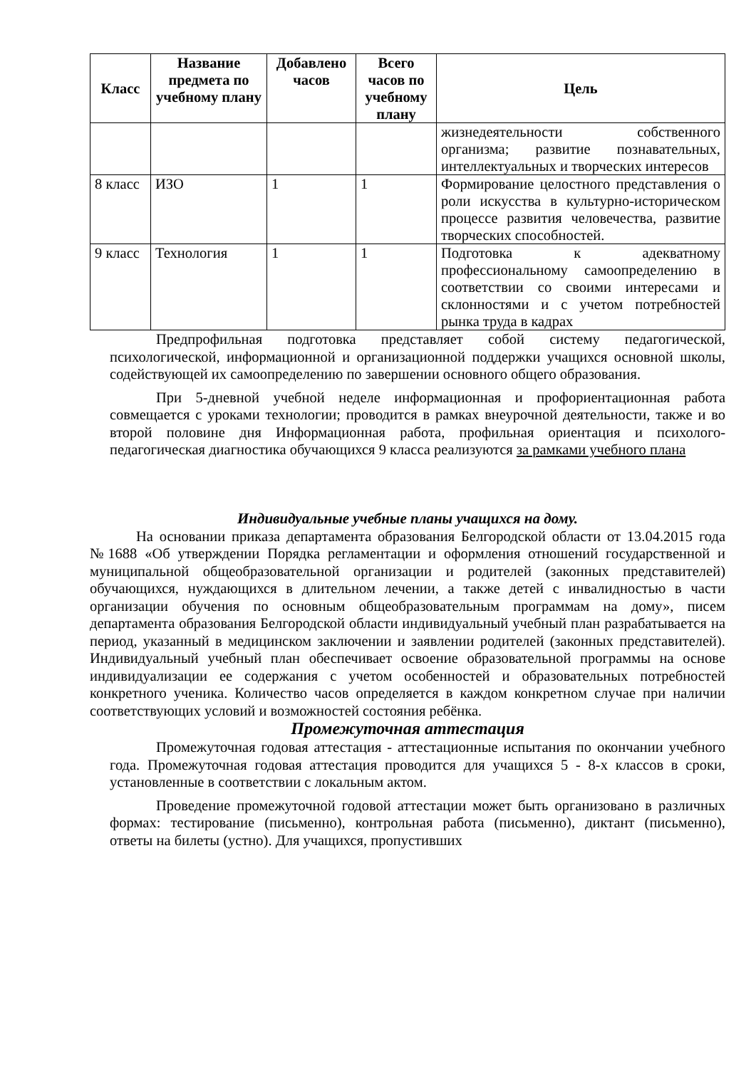| Класс | Название предмета по учебному плану | Добавлено часов | Всего часов по учебному плану | Цель |
| --- | --- | --- | --- | --- |
| | | | | жизнедеятельности собственного организма; развитие познавательных, интеллектуальных и творческих интересов |
| 8 класс | ИЗО | 1 | 1 | Формирование целостного представления о роли искусства в культурно-историческом процессе развития человечества, развитие творческих способностей. |
| 9 класс | Технология | 1 | 1 | Подготовка к адекватному профессиональному самоопределению в соответствии со своими интересами и склонностями и с учетом потребностей рынка труда в кадрах |
Предпрофильная подготовка представляет собой систему педагогической, психологической, информационной и организационной поддержки учащихся основной школы, содействующей их самоопределению по завершении основного общего образования.
При 5-дневной учебной неделе информационная и профориентационная работа совмещается с уроками технологии; проводится в рамках внеурочной деятельности, также и во второй половине дня Информационная работа, профильная ориентация и психолого-педагогическая диагностика обучающихся 9 класса реализуются за рамками учебного плана
Индивидуальные учебные планы учащихся на дому.
На основании приказа департамента образования Белгородской области от 13.04.2015 года №1688 «Об утверждении Порядка регламентации и оформления отношений государственной и муниципальной общеобразовательной организации и родителей (законных представителей) обучающихся, нуждающихся в длительном лечении, а также детей с инвалидностью в части организации обучения по основным общеобразовательным программам на дому», писем департамента образования Белгородской области индивидуальный учебный план разрабатывается на период, указанный в медицинском заключении и заявлении родителей (законных представителей). Индивидуальный учебный план обеспечивает освоение образовательной программы на основе индивидуализации ее содержания с учетом особенностей и образовательных потребностей конкретного ученика. Количество часов определяется в каждом конкретном случае при наличии соответствующих условий и возможностей состояния ребёнка.
Промежуточная аттестация
Промежуточная годовая аттестация - аттестационные испытания по окончании учебного года. Промежуточная годовая аттестация проводится для учащихся 5 - 8-х классов в сроки, установленные в соответствии с локальным актом.
Проведение промежуточной годовой аттестации может быть организовано в различных формах: тестирование (письменно), контрольная работа (письменно), диктант (письменно), ответы на билеты (устно). Для учащихся, пропустивших